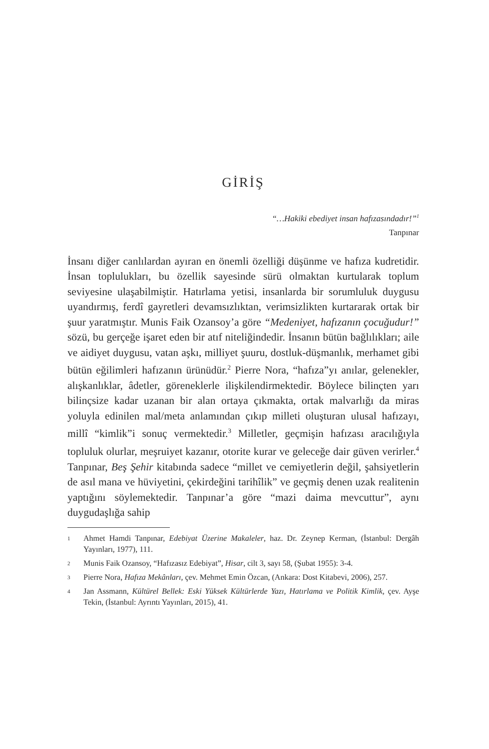GİRİŞ
“…Hakiki ebediyet insan hafızasındadır!”<sup>1</sup>
Tanpınar
İnsanı diğer canlılardan ayıran en önemli özelliği düşünme ve hafıza kudretidir. İnsan toplulukları, bu özellik sayesinde sürü olmaktan kurtularak toplum seviyesine ulaşabilmiştir. Hatırlama yetisi, insanlarda bir sorumluluk duygusu uyandırmış, ferdî gayretleri devamsızlıktan, verimsizlikten kurtararak ortak bir şuur yaratmıştır. Munis Faik Ozansoy’a göre “Medeniyet, hafızanın çocuğudur!” sözü, bu gerçeğe işaret eden bir atıf niteliğindedir. İnsanın bütün bağlılıkları; aile ve aidiyet duygusu, vatan aşkı, milliyet şuuru, dostluk-düşmanlık, merhamet gibi bütün eğilimleri hafızanın ürünüdür.<sup>2</sup> Pierre Nora, “hafıza”yı anılar, gelenekler, alışkanlıklar, âdetler, göreneklerle ilişkilendirmektedir. Böylece bilinçten yarı bilinçsize kadar uzanan bir alan ortaya çıkmakta, ortak malvarlığı da miras yoluyla edinilen mal/meta anlamından çıkıp milleti oluşturan ulusal hafızayı, millî “kimlik”i sonuç vermektedir.<sup>3</sup> Milletler, geçmişin hafızası aracılığıyla topluluk olurlar, meşruiyet kazanır, otorite kurar ve geleceğe dair güven verirler.<sup>4</sup> Tanpınar, Beş Şehir kitabında sadece “millet ve cemiyetlerin değil, şahsiyetlerin de asıl mana ve hüviyetini, çekirdeğini tarihîlik” ve geçmiş denen uzak realitenin yaptığını söylemektedir. Tanpınar’a göre “mazi daima mevcuttur”, aynı duygudaşlığa sahip
1 Ahmet Hamdi Tanpınar, Edebiyat Üzerine Makaleler, haz. Dr. Zeynep Kerman, (İstanbul: Dergâh Yayınları, 1977), 111.
2 Munis Faik Ozansoy, “Hafızasız Edebiyat”, Hisar, cilt 3, sayı 58, (Şubat 1955): 3-4.
3 Pierre Nora, Hafıza Mekânları, çev. Mehmet Emin Özcan, (Ankara: Dost Kitabevi, 2006), 257.
4 Jan Assmann, Kültürel Bellek: Eski Yüksek Kültürlerde Yazı, Hatırlama ve Politik Kimlik, çev. Ayşe Tekin, (İstanbul: Ayrıntı Yayınları, 2015), 41.